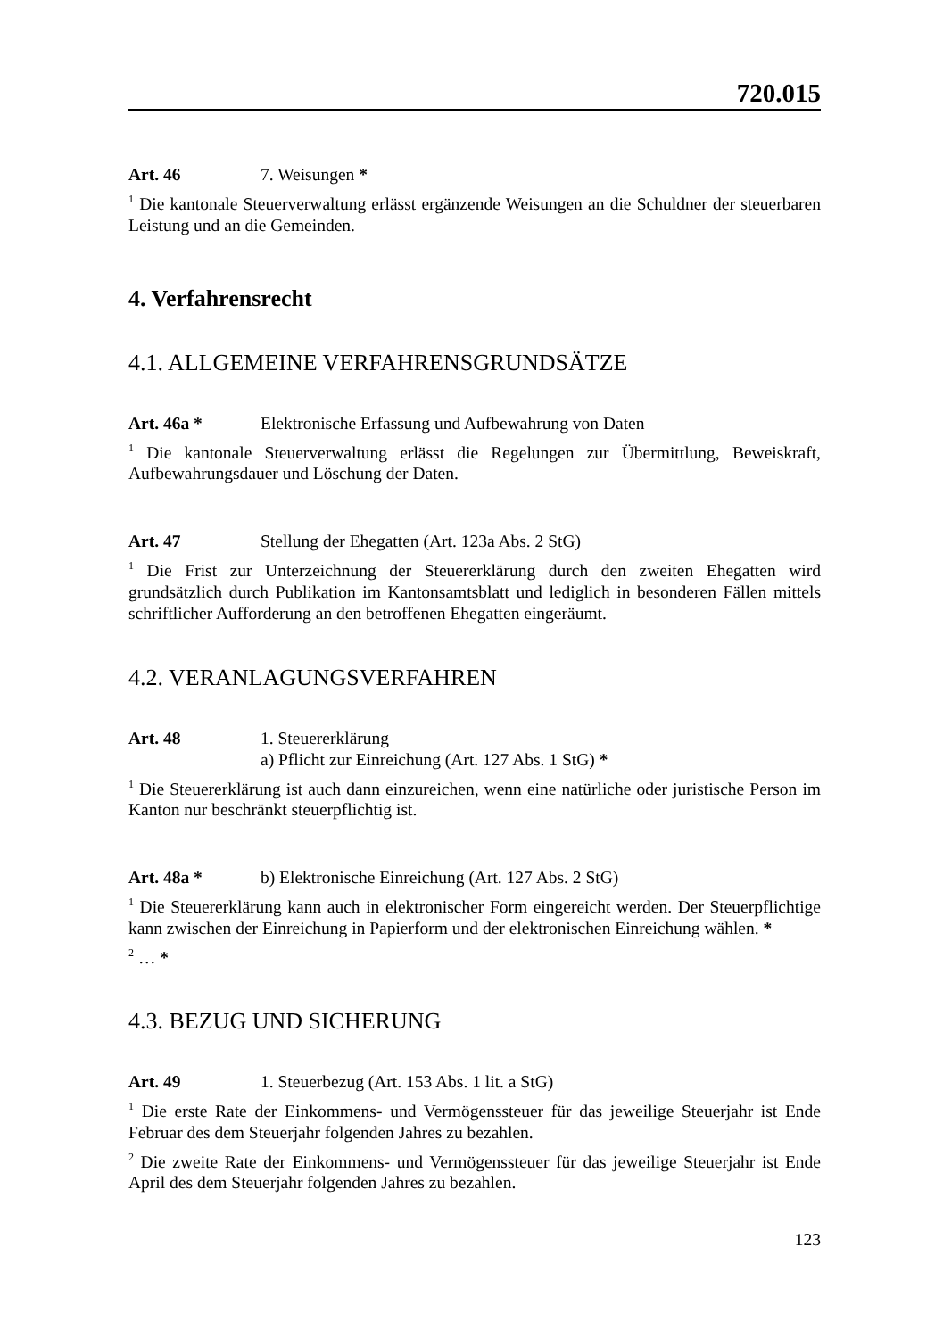720.015
Art. 46 7. Weisungen *
<sup>1</sup> Die kantonale Steuerverwaltung erlässt ergänzende Weisungen an die Schuldner der steuerbaren Leistung und an die Gemeinden.
4. Verfahrensrecht
4.1. ALLGEMEINE VERFAHRENSGRUNDSÄTZE
Art. 46a * Elektronische Erfassung und Aufbewahrung von Daten
<sup>1</sup> Die kantonale Steuerverwaltung erlässt die Regelungen zur Übermittlung, Beweiskraft, Aufbewahrungsdauer und Löschung der Daten.
Art. 47 Stellung der Ehegatten (Art. 123a Abs. 2 StG)
<sup>1</sup> Die Frist zur Unterzeichnung der Steuererklärung durch den zweiten Ehegatten wird grundsätzlich durch Publikation im Kantonsamtsblatt und lediglich in besonderen Fällen mittels schriftlicher Aufforderung an den betroffenen Ehegatten eingeräumt.
4.2. VERANLAGUNGSVERFAHREN
Art. 48 1. Steuererklärung
a) Pflicht zur Einreichung (Art. 127 Abs. 1 StG) *
<sup>1</sup> Die Steuererklärung ist auch dann einzureichen, wenn eine natürliche oder juristische Person im Kanton nur beschränkt steuerpflichtig ist.
Art. 48a * b) Elektronische Einreichung (Art. 127 Abs. 2 StG)
<sup>1</sup> Die Steuererklärung kann auch in elektronischer Form eingereicht werden. Der Steuerpflichtige kann zwischen der Einreichung in Papierform und der elektronischen Einreichung wählen. *
<sup>2</sup> … *
4.3. BEZUG UND SICHERUNG
Art. 49 1. Steuerbezug (Art. 153 Abs. 1 lit. a StG)
<sup>1</sup> Die erste Rate der Einkommens- und Vermögenssteuer für das jeweilige Steuerjahr ist Ende Februar des dem Steuerjahr folgenden Jahres zu bezahlen.
<sup>2</sup> Die zweite Rate der Einkommens- und Vermögenssteuer für das jeweilige Steuerjahr ist Ende April des dem Steuerjahr folgenden Jahres zu bezahlen.
123